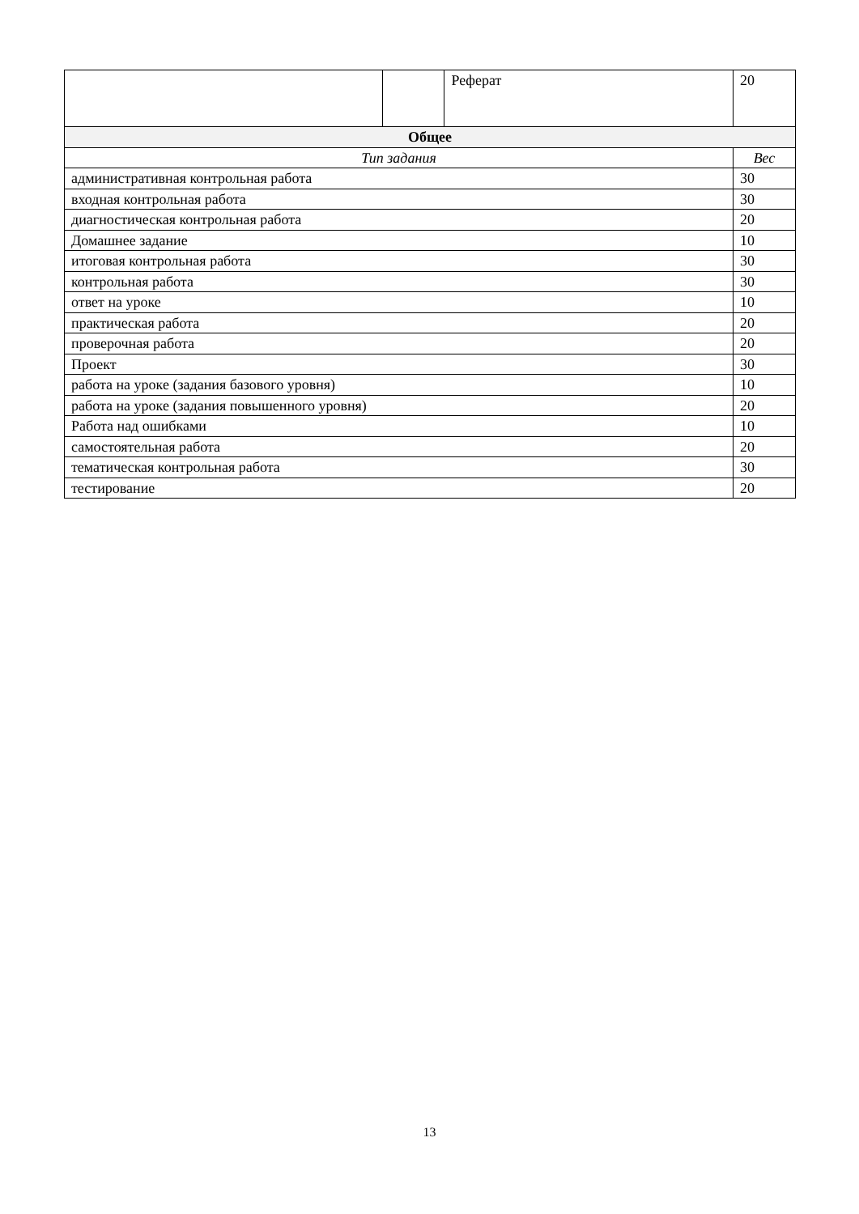| | | Реферат | 20 |
| Общее | | | |
| Тип задания | | | Вес |
| административная контрольная работа | | | 30 |
| входная контрольная работа | | | 30 |
| диагностическая контрольная работа | | | 20 |
| Домашнее задание | | | 10 |
| итоговая контрольная работа | | | 30 |
| контрольная работа | | | 30 |
| ответ на уроке | | | 10 |
| практическая работа | | | 20 |
| проверочная работа | | | 20 |
| Проект | | | 30 |
| работа на уроке (задания базового уровня) | | | 10 |
| работа на уроке (задания повышенного уровня) | | | 20 |
| Работа над ошибками | | | 10 |
| самостоятельная работа | | | 20 |
| тематическая контрольная работа | | | 30 |
| тестирование | | | 20 |
13